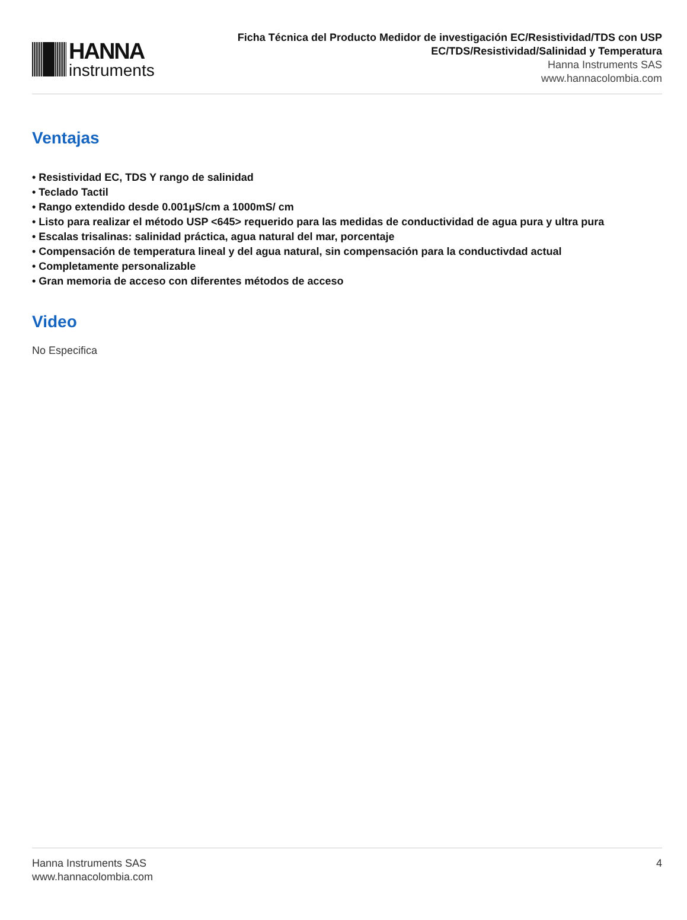HANNA
instruments
Ficha Técnica del Producto Medidor de investigación EC/Resistividad/TDS con USP
EC/TDS/Resistividad/Salinidad y Temperatura
Hanna Instruments SAS
www.hannacolombia.com
Ventajas
• Resistividad EC, TDS Y rango de salinidad
• Teclado Tactil
• Rango extendido desde 0.001µS/cm a 1000mS/ cm
• Listo para realizar el método USP <645> requerido para las medidas de conductividad de agua pura y ultra pura
• Escalas trisalinas: salinidad práctica, agua natural del mar, porcentaje
• Compensación de temperatura lineal y del agua natural, sin compensación para la conductivdad actual
• Completamente personalizable
• Gran memoria de acceso con diferentes métodos de acceso
Video
No Especifica
Hanna Instruments SAS
www.hannacolombia.com
4